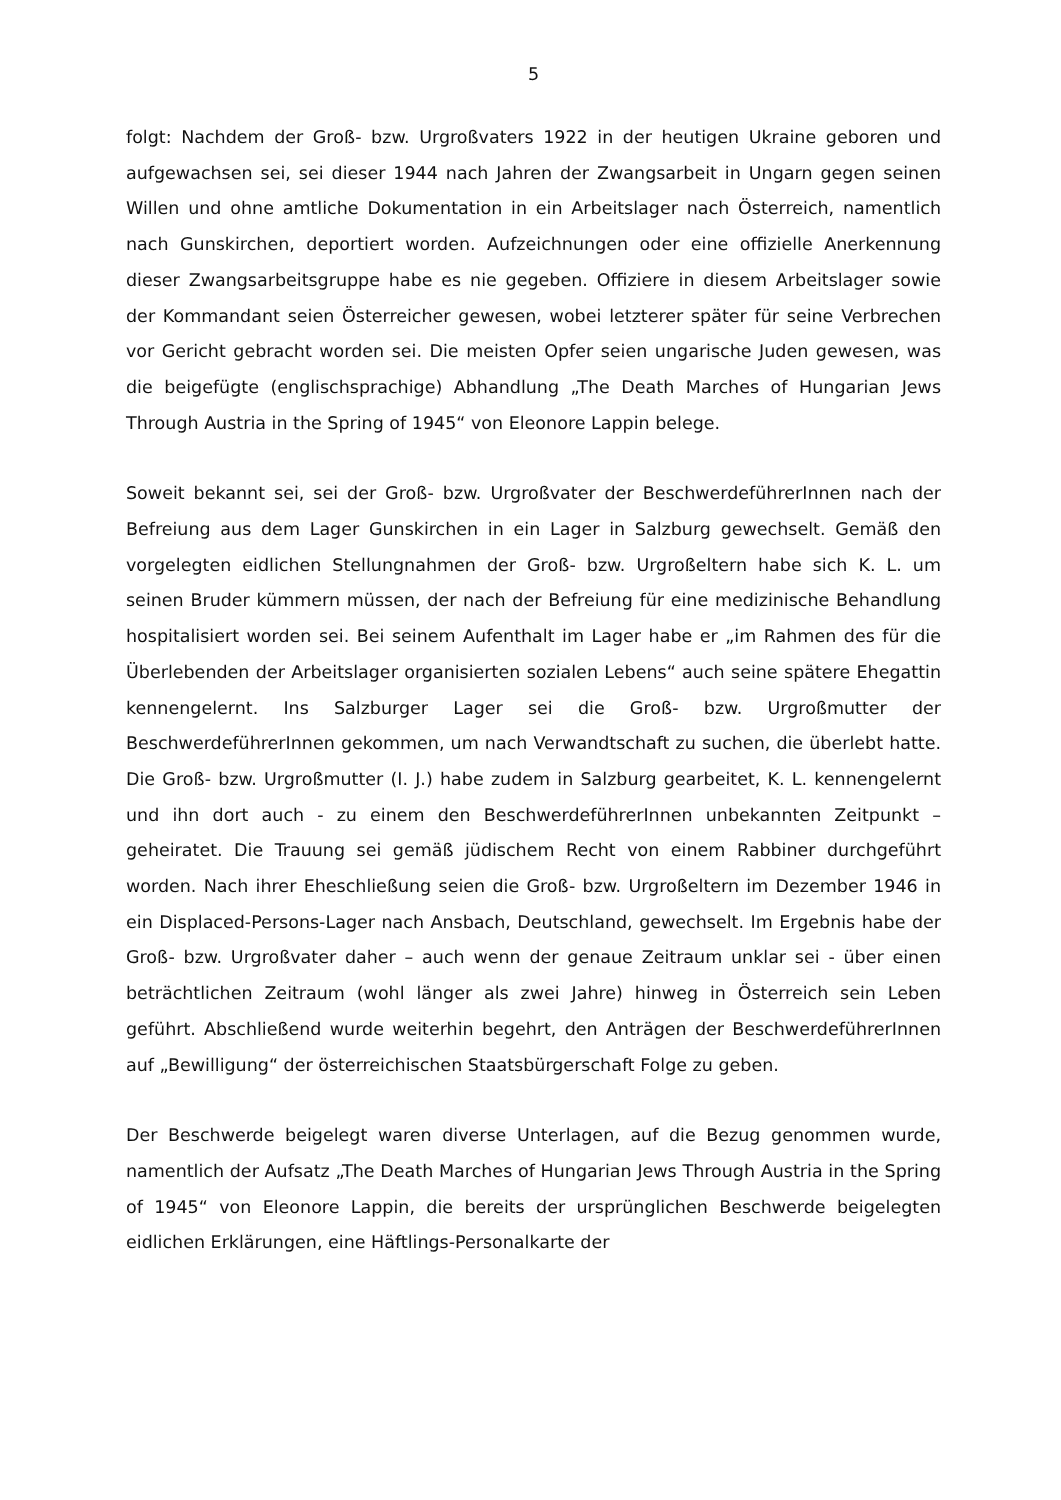5
folgt: Nachdem der Groß- bzw. Urgroßvaters 1922 in der heutigen Ukraine geboren und aufgewachsen sei, sei dieser 1944 nach Jahren der Zwangsarbeit in Ungarn gegen seinen Willen und ohne amtliche Dokumentation in ein Arbeitslager nach Österreich, namentlich nach Gunskirchen, deportiert worden. Aufzeichnungen oder eine offizielle Anerkennung dieser Zwangsarbeitsgruppe habe es nie gegeben. Offiziere in diesem Arbeitslager sowie der Kommandant seien Österreicher gewesen, wobei letzterer später für seine Verbrechen vor Gericht gebracht worden sei. Die meisten Opfer seien ungarische Juden gewesen, was die beigefügte (englischsprachige) Abhandlung „The Death Marches of Hungarian Jews Through Austria in the Spring of 1945“ von Eleonore Lappin belege.
Soweit bekannt sei, sei der Groß- bzw. Urgroßvater der BeschwerdeführerInnen nach der Befreiung aus dem Lager Gunskirchen in ein Lager in Salzburg gewechselt. Gemäß den vorgelegten eidlichen Stellungnahmen der Groß- bzw. Urgroßeltern habe sich K. L. um seinen Bruder kümmern müssen, der nach der Befreiung für eine medizinische Behandlung hospitalisiert worden sei. Bei seinem Aufenthalt im Lager habe er „im Rahmen des für die Überlebenden der Arbeitslager organisierten sozialen Lebens“ auch seine spätere Ehegattin kennengelernt. Ins Salzburger Lager sei die Groß- bzw. Urgroßmutter der BeschwerdeführerInnen gekommen, um nach Verwandtschaft zu suchen, die überlebt hatte. Die Groß- bzw. Urgroßmutter (I. J.) habe zudem in Salzburg gearbeitet, K. L. kennengelernt und ihn dort auch - zu einem den BeschwerdeführerInnen unbekannten Zeitpunkt – geheiratet. Die Trauung sei gemäß jüdischem Recht von einem Rabbiner durchgeführt worden. Nach ihrer Eheschließung seien die Groß- bzw. Urgroßeltern im Dezember 1946 in ein Displaced-Persons-Lager nach Ansbach, Deutschland, gewechselt. Im Ergebnis habe der Groß- bzw. Urgroßvater daher – auch wenn der genaue Zeitraum unklar sei - über einen beträchtlichen Zeitraum (wohl länger als zwei Jahre) hinweg in Österreich sein Leben geführt. Abschließend wurde weiterhin begehrt, den Anträgen der BeschwerdeführerInnen auf „Bewilligung“ der österreichischen Staatsbürgerschaft Folge zu geben.
Der Beschwerde beigelegt waren diverse Unterlagen, auf die Bezug genommen wurde, namentlich der Aufsatz „The Death Marches of Hungarian Jews Through Austria in the Spring of 1945“ von Eleonore Lappin, die bereits der ursprünglichen Beschwerde beigelegten eidlichen Erklärungen, eine Häftlings-Personalkarte der